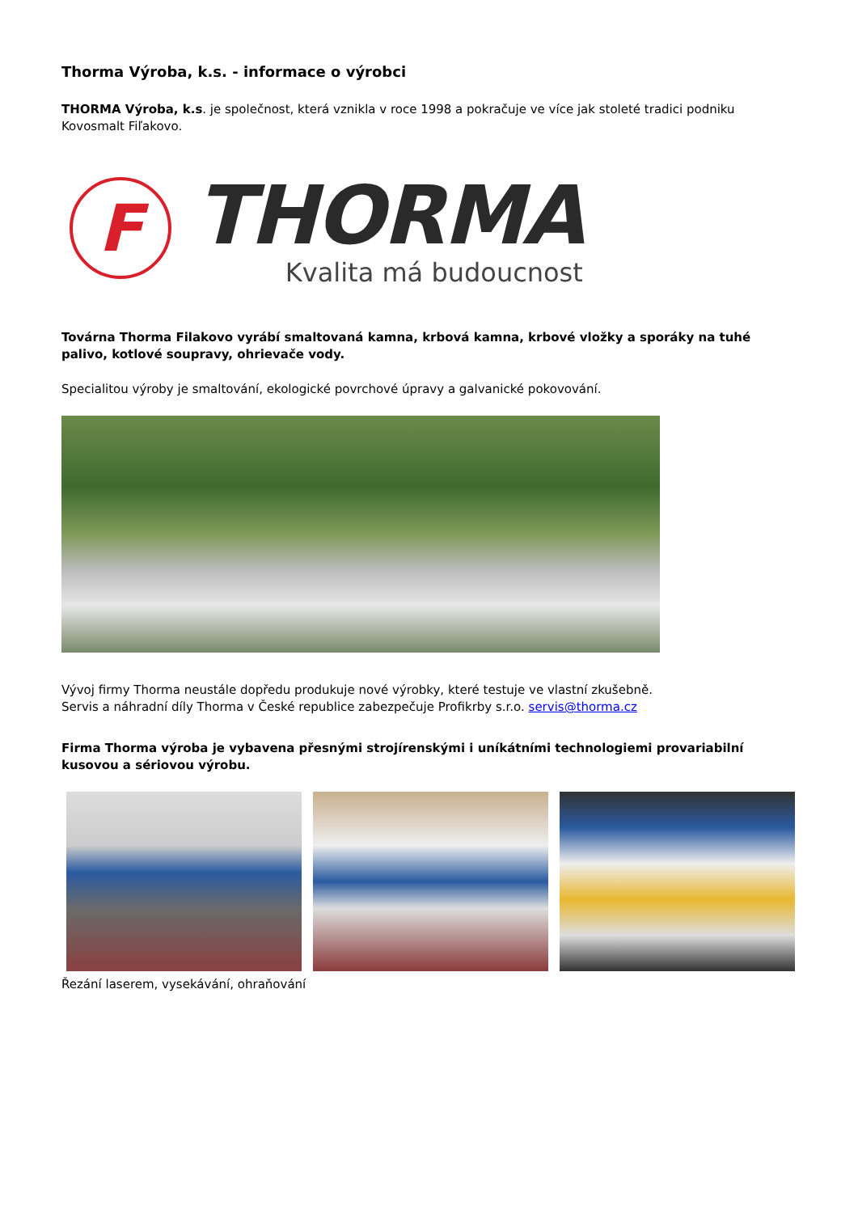Thorma Výroba, k.s. - informace o výrobci
THORMA Výroba, k.s. je společnost, která vznikla v roce 1998 a pokračuje ve více jak stoleté tradici podniku Kovosmalt Fiľakovo.
F
THORMA
Kvalita má budoucnost
Továrna Thorma Filakovo vyrábí smaltovaná kamna, krbová kamna, krbové vložky a sporáky na tuhé palivo, kotlové soupravy, ohrievače vody.
Specialitou výroby je smaltování, ekologické povrchové úpravy a galvanické pokovování.
Vývoj firmy Thorma neustále dopředu produkuje nové výrobky, které testuje ve vlastní zkušebně.
Servis a náhradní díly Thorma v České republice zabezpečuje Profikrby s.r.o. servis@thorma.cz
Firma Thorma výroba je vybavena přesnými strojírenskými i uníkátními technologiemi provariabilní kusovou a sériovou výrobu.
Řezání laserem, vysekávání, ohraňování